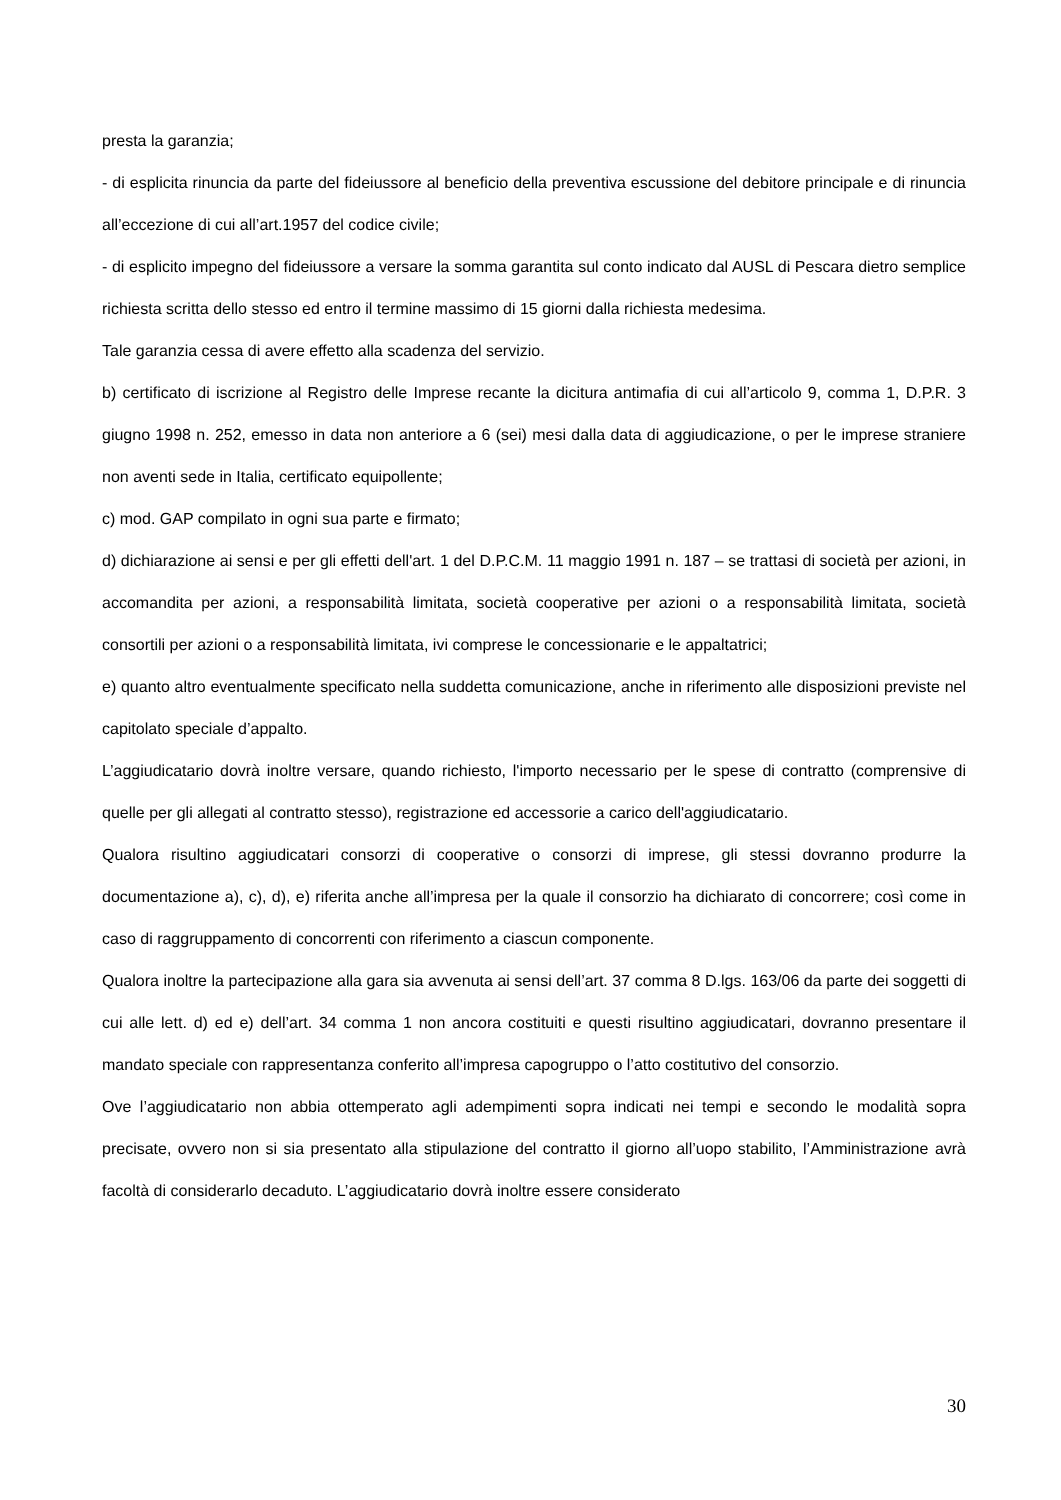presta la garanzia;
- di esplicita rinuncia da parte del fideiussore al beneficio della preventiva escussione del debitore principale e di rinuncia all’eccezione di cui all’art.1957 del codice civile;
- di esplicito impegno del fideiussore a versare la somma garantita sul conto indicato dal AUSL di Pescara dietro semplice richiesta scritta dello stesso ed entro il termine massimo di 15 giorni dalla richiesta medesima.
Tale garanzia cessa di avere effetto alla scadenza del servizio.
b) certificato di iscrizione al Registro delle Imprese recante la dicitura antimafia di cui all’articolo 9, comma 1, D.P.R. 3 giugno 1998 n. 252, emesso in data non anteriore a 6 (sei) mesi dalla data di aggiudicazione, o per le imprese straniere non aventi sede in Italia, certificato equipollente;
c) mod. GAP compilato in ogni sua parte e firmato;
d) dichiarazione ai sensi e per gli effetti dell'art. 1 del D.P.C.M. 11 maggio 1991 n. 187 – se trattasi di società per azioni, in accomandita per azioni, a responsabilità limitata, società cooperative per azioni o a responsabilità limitata, società consortili per azioni o a responsabilità limitata, ivi comprese le concessionarie e le appaltatrici;
e) quanto altro eventualmente specificato nella suddetta comunicazione, anche in riferimento alle disposizioni previste nel capitolato speciale d’appalto.
L’aggiudicatario dovrà inoltre versare, quando richiesto, l'importo necessario per le spese di contratto (comprensive di quelle per gli allegati al contratto stesso), registrazione ed accessorie a carico dell'aggiudicatario.
Qualora risultino aggiudicatari consorzi di cooperative o consorzi di imprese, gli stessi dovranno produrre la documentazione a), c), d), e) riferita anche all’impresa per la quale il consorzio ha dichiarato di concorrere; così come in caso di raggruppamento di concorrenti con riferimento a ciascun componente.
Qualora inoltre la partecipazione alla gara sia avvenuta ai sensi dell’art. 37 comma 8 D.lgs. 163/06 da parte dei soggetti di cui alle lett. d) ed e) dell’art. 34 comma 1 non ancora costituiti e questi risultino aggiudicatari, dovranno presentare il mandato speciale con rappresentanza conferito all’impresa capogruppo o l’atto costitutivo del consorzio.
Ove l’aggiudicatario non abbia ottemperato agli adempimenti sopra indicati nei tempi e secondo le modalità sopra precisate, ovvero non si sia presentato alla stipulazione del contratto il giorno all’uopo stabilito, l’Amministrazione avrà facoltà di considerarlo decaduto. L’aggiudicatario dovrà inoltre essere considerato
30